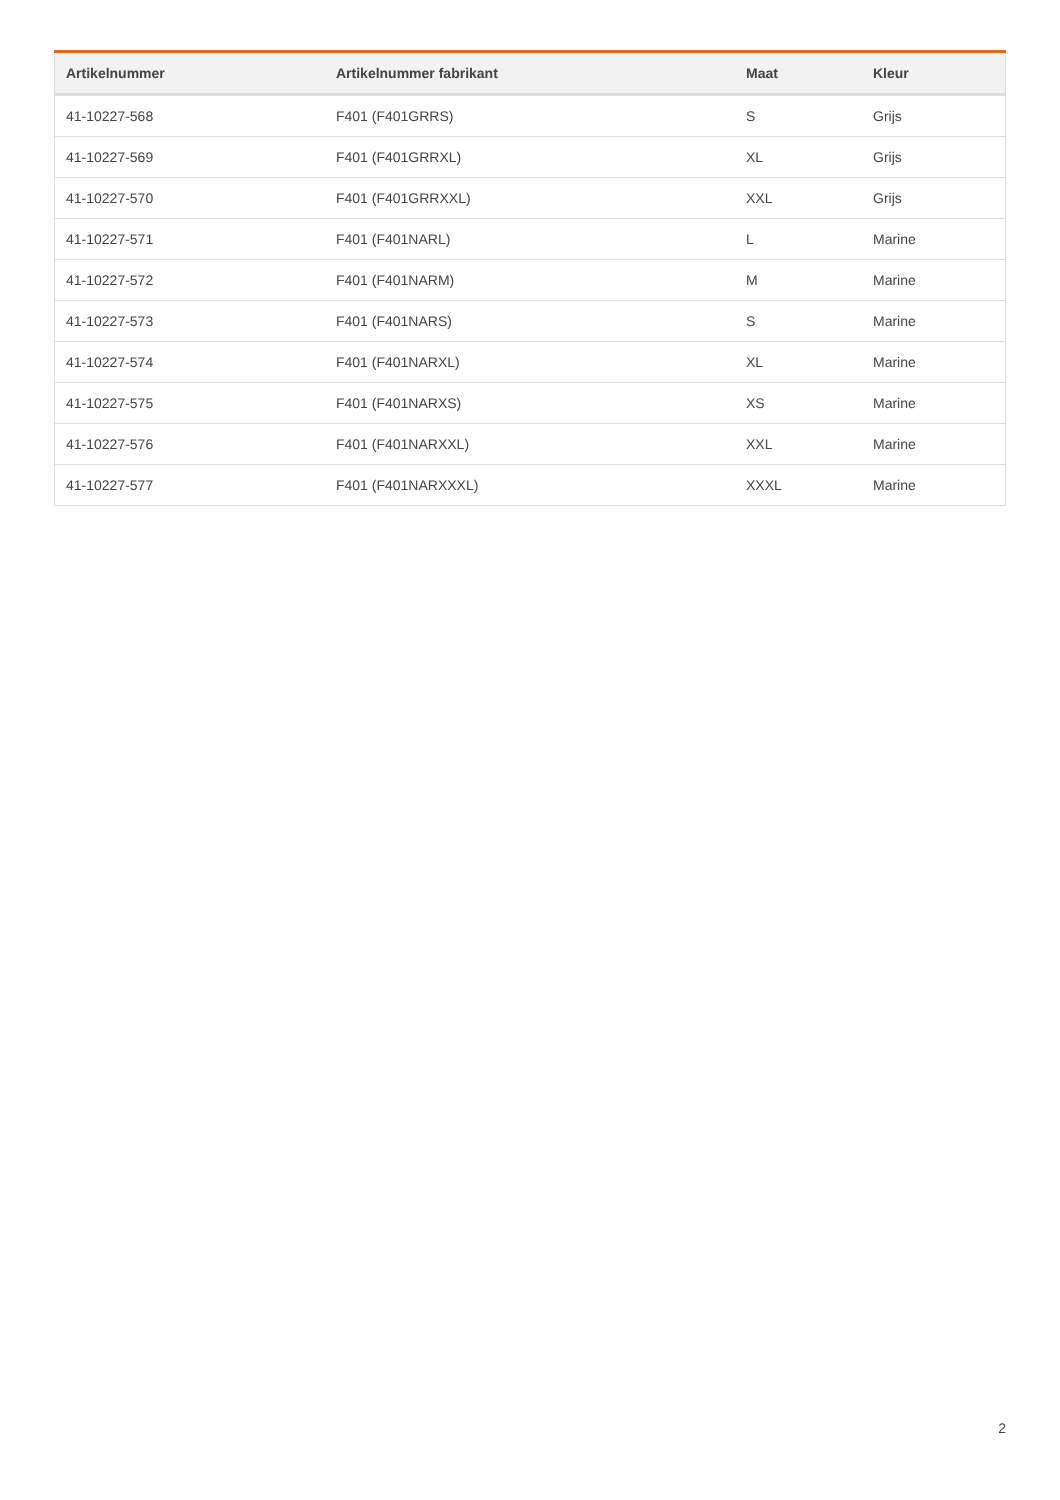| Artikelnummer | Artikelnummer fabrikant | Maat | Kleur |
| --- | --- | --- | --- |
| 41-10227-568 | F401 (F401GRRS) | S | Grijs |
| 41-10227-569 | F401 (F401GRRXL) | XL | Grijs |
| 41-10227-570 | F401 (F401GRRXXL) | XXL | Grijs |
| 41-10227-571 | F401 (F401NARL) | L | Marine |
| 41-10227-572 | F401 (F401NARM) | M | Marine |
| 41-10227-573 | F401 (F401NARS) | S | Marine |
| 41-10227-574 | F401 (F401NARXL) | XL | Marine |
| 41-10227-575 | F401 (F401NARXS) | XS | Marine |
| 41-10227-576 | F401 (F401NARXXL) | XXL | Marine |
| 41-10227-577 | F401 (F401NARXXXL) | XXXL | Marine |
2